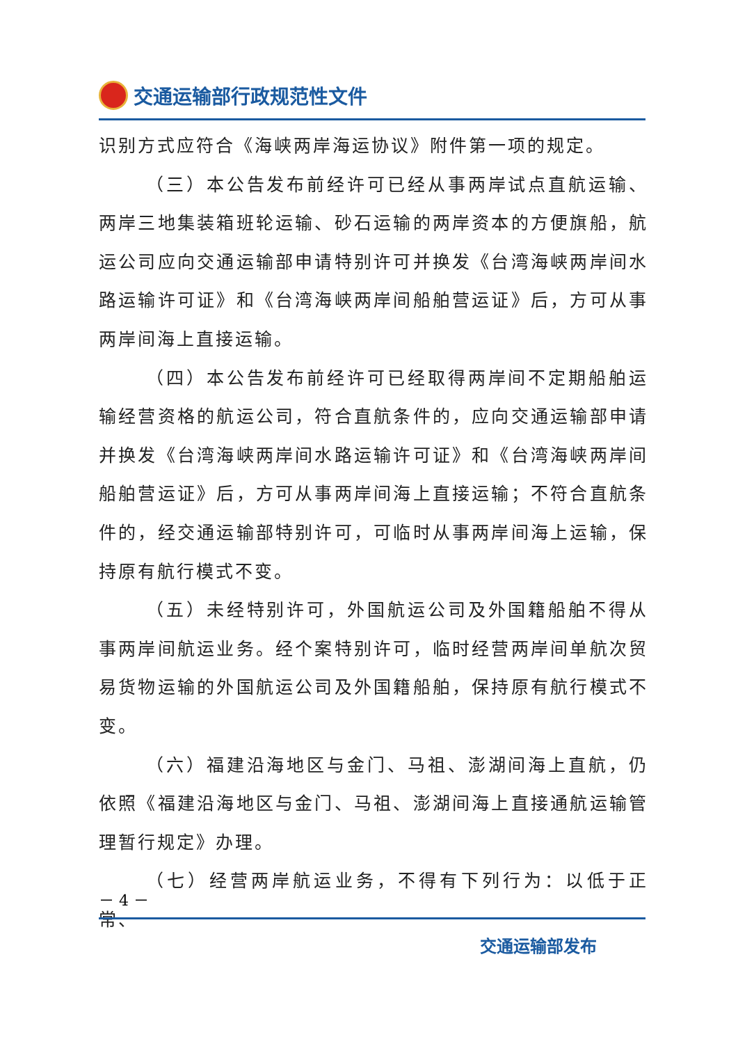交通运输部行政规范性文件
识别方式应符合《海峡两岸海运协议》附件第一项的规定。
（三）本公告发布前经许可已经从事两岸试点直航运输、两岸三地集装箱班轮运输、砂石运输的两岸资本的方便旗船，航运公司应向交通运输部申请特别许可并换发《台湾海峡两岸间水路运输许可证》和《台湾海峡两岸间船舶营运证》后，方可从事两岸间海上直接运输。
（四）本公告发布前经许可已经取得两岸间不定期船舶运输经营资格的航运公司，符合直航条件的，应向交通运输部申请并换发《台湾海峡两岸间水路运输许可证》和《台湾海峡两岸间船舶营运证》后，方可从事两岸间海上直接运输；不符合直航条件的，经交通运输部特别许可，可临时从事两岸间海上运输，保持原有航行模式不变。
（五）未经特别许可，外国航运公司及外国籍船舶不得从事两岸间航运业务。经个案特别许可，临时经营两岸间单航次贸易货物运输的外国航运公司及外国籍船舶，保持原有航行模式不变。
（六）福建沿海地区与金门、马祖、澎湖间海上直航，仍依照《福建沿海地区与金门、马祖、澎湖间海上直接通航运输管理暂行规定》办理。
（七）经营两岸航运业务，不得有下列行为：以低于正常、
－ 4 －
交通运输部发布